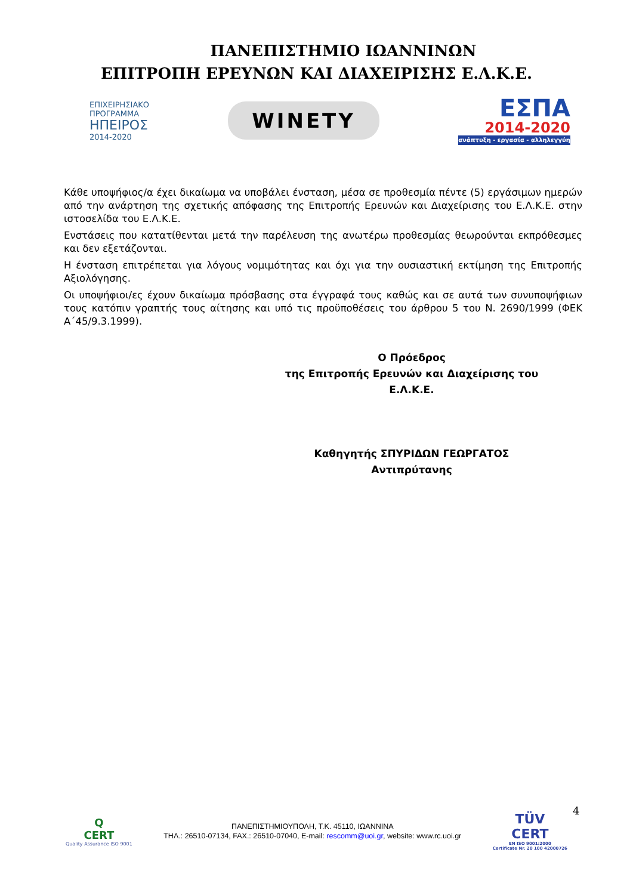ΠΑΝΕΠΙΣΤΗΜΙΟ ΙΩΑΝΝΙΝΩΝ
ΕΠΙΤΡΟΠΗ ΕΡΕΥΝΩΝ ΚΑΙ ΔΙΑΧΕΙΡΙΣΗΣ Ε.Λ.Κ.Ε.
ΕΠΙΧΕΙΡΗΣΙΑΚΟ
ΠΡΟΓΡΑΜΜΑ
ΗΠΕΙΡΟΣ
2014-2020
WINETY
ΕΣΠΑ
2014-2020
ανάπτυξη - εργασία - αλληλεγγύη
Κάθε υποψήφιος/α έχει δικαίωμα να υποβάλει ένσταση, μέσα σε προθεσμία πέντε (5) εργάσιμων ημερών από την ανάρτηση της σχετικής απόφασης της Επιτροπής Ερευνών και Διαχείρισης του Ε.Λ.Κ.Ε. στην ιστοσελίδα του Ε.Λ.Κ.Ε.
Ενστάσεις που κατατίθενται μετά την παρέλευση της ανωτέρω προθεσμίας θεωρούνται εκπρόθεσμες και δεν εξετάζονται.
Η ένσταση επιτρέπεται για λόγους νομιμότητας και όχι για την ουσιαστική εκτίμηση της Επιτροπής Αξιολόγησης.
Οι υποψήφιοι/ες έχουν δικαίωμα πρόσβασης στα έγγραφά τους καθώς και σε αυτά των συνυποψήφιων τους κατόπιν γραπτής τους αίτησης και υπό τις προϋποθέσεις του άρθρου 5 του Ν. 2690/1999 (ΦΕΚ Α΄45/9.3.1999).
Ο Πρόεδρος
της Επιτροπής Ερευνών και Διαχείρισης του
Ε.Λ.Κ.Ε.
Καθηγητής ΣΠΥΡΙΔΩΝ ΓΕΩΡΓΑΤΟΣ
Αντιπρύτανης
4
Q
CERT
Quality Assurance ISO 9001
ΠΑΝΕΠΙΣΤΗΜΙΟΥΠΟΛΗ, Τ.Κ. 45110, ΙΩΑΝΝΙΝΑ
ΤΗΛ.: 26510-07134, FAX.: 26510-07040, E-mail: rescomm@uoi.gr, website: www.rc.uoi.gr
TÜV
CERT
EN ISO 9001:2000
Certificate Nr. 20 100 42000726